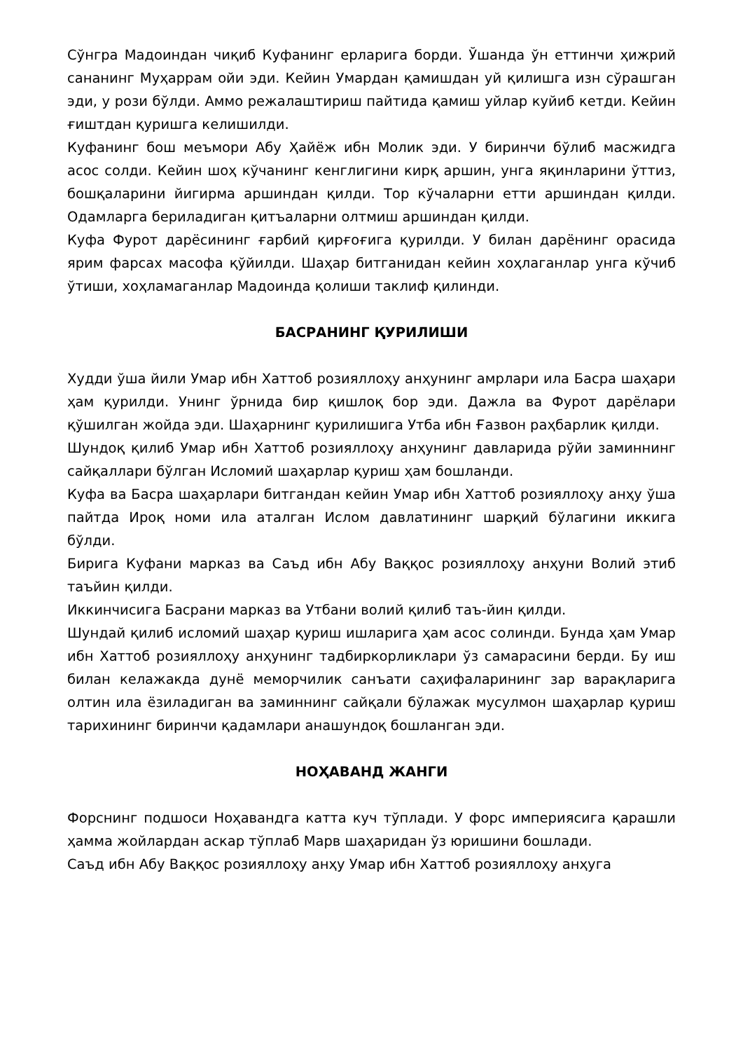Сўнгра Мадоиндан чиқиб Куфанинг ерларига борди. Ўшанда ўн еттинчи ҳижрий сананинг Муҳаррам ойи эди. Кейин Умардан қамишдан уй қилишга изн сўрашган эди, у рози бўлди. Аммо режалаштириш пайтида қамиш уйлар куйиб кетди. Кейин ғиштдан қуришга келишилди.
Куфанинг бош меъмори Абу Ҳайёж ибн Молик эди. У биринчи бўлиб масжидга асос солди. Кейин шоҳ кўчанинг кенглигини кирқ аршин, унга яқинларини ўттиз, бошқаларини йигирма аршиндан қилди. Тор кўчаларни етти аршиндан қилди. Одамларга бериладиган қитъаларни олтмиш аршиндан қилди.
Куфа Фурот дарёсининг ғарбий қирғоғига қурилди. У билан дарёнинг орасида ярим фарсах масофа қўйилди. Шаҳар битганидан кейин хоҳлаганлар унга кўчиб ўтиши, хоҳламаганлар Мадоинда қолиши таклиф қилинди.
БАСРАНИНГ ҚУРИЛИШИ
Худди ўша йили Умар ибн Хаттоб розияллоҳу анҳунинг амрлари ила Басра шаҳари ҳам қурилди. Унинг ўрнида бир қишлоқ бор эди. Дажла ва Фурот дарёлари қўшилган жойда эди. Шаҳарнинг қурилишига Утба ибн Ғазвон раҳбарлик қилди.
Шундоқ қилиб Умар ибн Хаттоб розияллоҳу анҳунинг давларида рўйи заминнинг сайқаллари бўлган Исломий шаҳарлар қуриш ҳам бошланди.
Куфа ва Басра шаҳарлари битгандан кейин Умар ибн Хаттоб розияллоҳу анҳу ўша пайтда Ироқ номи ила аталган Ислом давлатининг шарқий бўлагини иккига бўлди.
Бирига Куфани марказ ва Саъд ибн Абу Ваққос розияллоҳу анҳуни Волий этиб таъйин қилди.
Иккинчисига Басрани марказ ва Утбани волий қилиб таъ-йин қилди.
Шундай қилиб исломий шаҳар қуриш ишларига ҳам асос солинди. Бунда ҳам Умар ибн Хаттоб розияллоҳу анҳунинг тадбиркорликлари ўз самарасини берди. Бу иш билан келажакда дунё меморчилик санъати саҳифаларининг зар варақларига олтин ила ёзиладиган ва заминнинг сайқали бўлажак мусулмон шаҳарлар қуриш тарихининг биринчи қадамлари анашундоқ бошланган эди.
НОҲАВАНД ЖАНГИ
Форснинг подшоси Ноҳавандга катта куч тўплади. У форс империясига қарашли ҳамма жойлардан аскар тўплаб Марв шаҳаридан ўз юришини бошлади.
Саъд ибн Абу Ваққос розияллоҳу анҳу Умар ибн Хаттоб розияллоҳу анҳуга